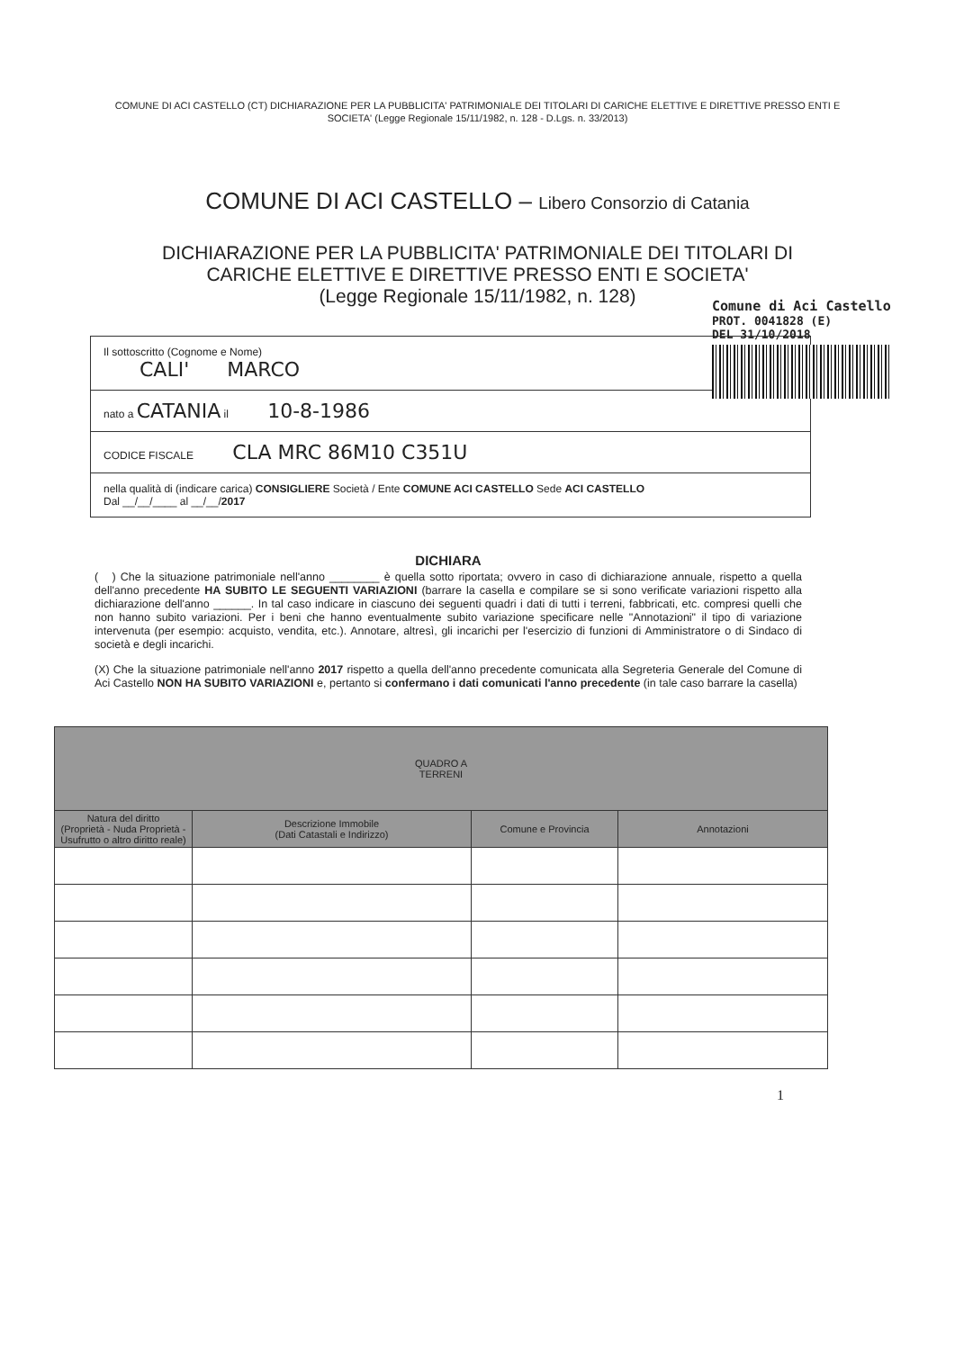COMUNE DI ACI CASTELLO (CT) DICHIARAZIONE PER LA PUBBLICITA' PATRIMONIALE DEI TITOLARI DI CARICHE ELETTIVE E DIRETTIVE PRESSO ENTI E SOCIETA' (Legge Regionale 15/11/1982, n. 128 - D.Lgs. n. 33/2013)
COMUNE DI ACI CASTELLO – Libero Consorzio di Catania
DICHIARAZIONE PER LA PUBBLICITA' PATRIMONIALE DEI TITOLARI DI
CARICHE ELETTIVE E DIRETTIVE PRESSO ENTI E SOCIETA'
(Legge Regionale 15/11/1982, n. 128)
Comune di Aci Castello
PROT. 0041828 (E)
DEL 31/10/2018
Il sottoscritto (Cognome e Nome)
CALI' MARCO
nato a CATANIA il 10-8-1986
CODICE FISCALE CLA MRC 86M10 C351U
nella qualità di (indicare carica) CONSIGLIERE Società / Ente COMUNE ACI CASTELLO Sede ACI CASTELLO
Dal __/__/____ al __/__/2017
DICHIARA
( ) Che la situazione patrimoniale nell'anno ________ è quella sotto riportata; ovvero in caso di dichiarazione annuale, rispetto a quella dell'anno precedente HA SUBITO LE SEGUENTI VARIAZIONI (barrare la casella e compilare se si sono verificate variazioni rispetto alla dichiarazione dell'anno ______. In tal caso indicare in ciascuno dei seguenti quadri i dati di tutti i terreni, fabbricati, etc. compresi quelli che non hanno subito variazioni. Per i beni che hanno eventualmente subito variazione specificare nelle "Annotazioni" il tipo di variazione intervenuta (per esempio: acquisto, vendita, etc.). Annotare, altresì, gli incarichi per l'esercizio di funzioni di Amministratore o di Sindaco di società e degli incarichi.
(X) Che la situazione patrimoniale nell'anno 2017 rispetto a quella dell'anno precedente comunicata alla Segreteria Generale del Comune di Aci Castello NON HA SUBITO VARIAZIONI e, pertanto si confermano i dati comunicati l'anno precedente (in tale caso barrare la casella)
| QUADRO A TERRENI | | | |
| --- | --- | --- | --- |
| Natura del diritto (Proprietà - Nuda Proprietà - Usufrutto o altro diritto reale) | Descrizione Immobile (Dati Catastali e Indirizzo) | Comune e Provincia | Annotazioni |
1